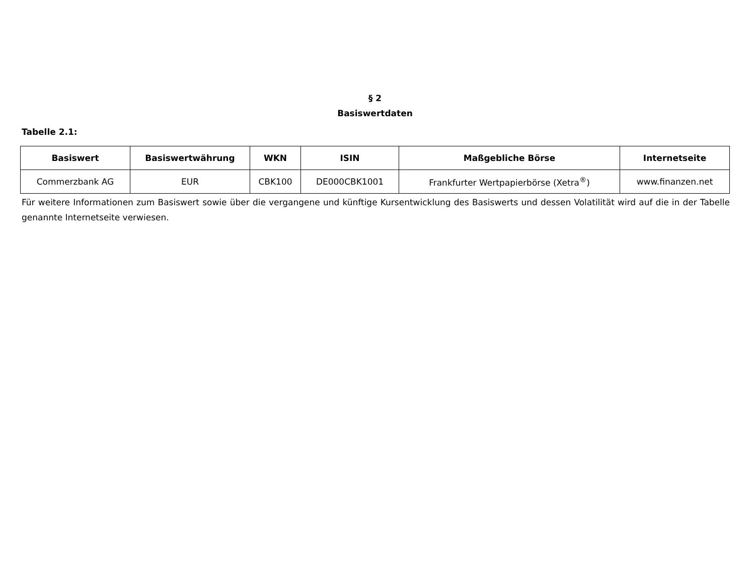§ 2
Basiswertdaten
Tabelle 2.1:
| Basiswert | Basiswertwährung | WKN | ISIN | Maßgebliche Börse | Internetseite |
| --- | --- | --- | --- | --- | --- |
| Commerzbank AG | EUR | CBK100 | DE000CBK1001 | Frankfurter Wertpapierbörse (Xetra<sup>®</sup>) | www.finanzen.net |
Für weitere Informationen zum Basiswert sowie über die vergangene und künftige Kursentwicklung des Basiswerts und dessen Volatilität wird auf die in der Tabelle genannte Internetseite verwiesen.